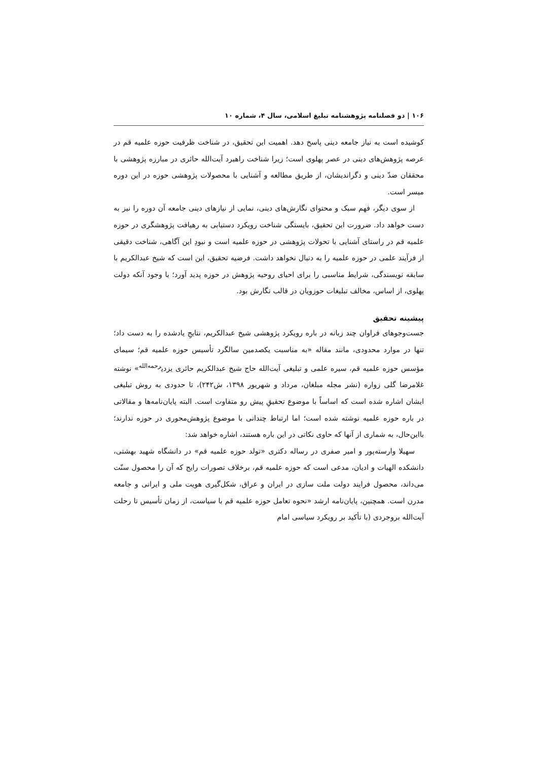۱۰۶ | دو فصلنامه پژوهشنامه تبلیغ اسلامی، سال ۴، شماره ۱۰
کوشیده است به نیاز جامعه دینی پاسخ دهد. اهمیت این تحقیق، در شناخت ظرفیت حوزه علمیه قم در عرصه پژوهش‌های دینی در عصر پهلوی است؛ زیرا شناخت راهبرد آیت‌الله حائری در مبارزه پژوهشی با محققان ضدّ دینی و دگراندیشان، از طریق مطالعه و آشنایی با محصولات پژوهشی حوزه در این دوره میسر است.
از سوی دیگر، فهم سبک و محتوای نگارش‌های دینی، نمایی از نیازهای دینی جامعه آن دوره را نیز به دست خواهد داد. ضرورت این تحقیق، بایستگی شناخت رویکرد دستیابی به رهیافت پژوهشگری در حوزه علمیه قم در راستای آشنایی با تحولات پژوهشی در حوزه علمیه است و نبودِ این آگاهی، شناخت دقیقی از فرآیند علمی در حوزه علمیه را به دنبال نخواهد داشت. فرضیه تحقیق، این است که شیخ عبدالکریم با سابقه نویسندگی، شرایط مناسبی را برای احیای روحیه پژوهش در حوزه پدید آورد؛ با وجود آنکه دولت پهلوی، از اساس، مخالف تبلیغات حوزویان در قالب نگارش بود.
پیشینه تحقیق
جست‌وجوهای فراوان چند زبانه در باره رویکرد پژوهشی شیخ عبدالکریم، نتایجِ یادشده را به دست داد؛ تنها در موارد محدودی، مانند مقاله «به مناسبت یکصدمین سالگرد تأسیس حوزه علمیه قم؛ سیمای مؤسس حوزه علمیه قم، سیره علمی و تبلیغی آیت‌الله حاج شیخ عبدالکریم حائری یزدی<sup>رحمه‌الله</sup>» نوشته غلامرضا گلی زواره (نشر مجله مبلغان، مرداد و شهریور ۱۳۹۸، ش۲۴۲)، تا حدودی به روش تبلیغی ایشان اشاره شده است که اساساً با موضوع تحقیقِ پیش رو متفاوت است. البته پایان‌نامه‌ها و مقالاتی در باره حوزه علمیه نوشته شده است؛ اما ارتباط چندانی با موضوع پژوهش‌محوری در حوزه ندارند؛ بااین‌حال، به شماری از آنها که حاوی نکاتی در این باره هستند، اشاره خواهد شد:
سهیلا وارسته‌پور و امیر صفری در رساله دکتری «تولد حوزه علمیه قم» در دانشگاه شهید بهشتی، دانشکده الهیات و ادیان، مدعی است که حوزه علمیه قم، برخلاف تصورات رایج که آن را محصول سنّت می‌داند، محصول فرایند دولت ملت سازی در ایران و عراق، شکل‌گیری هویت ملی و ایرانی و جامعه مدرن است. همچنین، پایان‌نامه ارشد «نحوه تعامل حوزه علمیه قم با سیاست، از زمان تأسیس تا رحلت آیت‌الله بروجردی (با تأکید بر رویکرد سیاسی امام